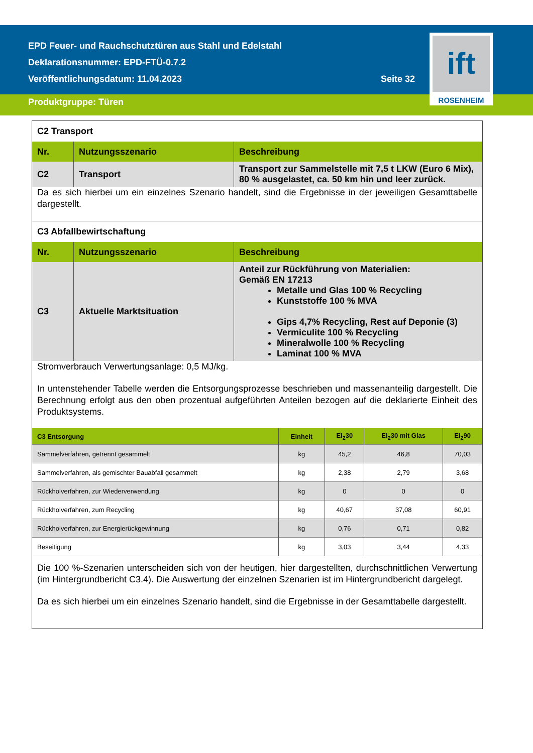ift
ROSENHEIM
EPD Feuer- und Rauchschutztüren aus Stahl und Edelstahl
Deklarationsnummer: EPD-FTÜ-0.7.2
Veröffentlichungsdatum: 11.04.2023 Seite 32
Produktgruppe: Türen
C2 Transport
| Nr. | Nutzungsszenario | Beschreibung |
| --- | --- | --- |
| C2 | Transport | Transport zur Sammelstelle mit 7,5 t LKW (Euro 6 Mix), 80 % ausgelastet, ca. 50 km hin und leer zurück. |
Da es sich hierbei um ein einzelnes Szenario handelt, sind die Ergebnisse in der jeweiligen Gesamttabelle dargestellt.
C3 Abfallbewirtschaftung
| Nr. | Nutzungsszenario | Beschreibung |
| --- | --- | --- |
| C3 | Aktuelle Marktsituation | Anteil zur Rückführung von Materialien: Gemäß EN 17213 Metalle und Glas 100 % Recycling Kunststoffe 100 % MVA Gips 4,7% Recycling, Rest auf Deponie (3) Vermiculite 100 % Recycling Mineralwolle 100 % Recycling Laminat 100 % MVA |
Stromverbrauch Verwertungsanlage: 0,5 MJ/kg.
In untenstehender Tabelle werden die Entsorgungsprozesse beschrieben und massenanteilig dargestellt. Die Berechnung erfolgt aus den oben prozentual aufgeführten Anteilen bezogen auf die deklarierte Einheit des Produktsystems.
| C3 Entsorgung | Einheit | EI<sub>2</sub>30 | EI<sub>2</sub>30 mit Glas | EI<sub>2</sub>90 |
| --- | --- | --- | --- | --- |
| Sammelverfahren, getrennt gesammelt | kg | 45,2 | 46,8 | 70,03 |
| Sammelverfahren, als gemischter Bauabfall gesammelt | kg | 2,38 | 2,79 | 3,68 |
| Rückholverfahren, zur Wiederverwendung | kg | 0 | 0 | 0 |
| Rückholverfahren, zum Recycling | kg | 40,67 | 37,08 | 60,91 |
| Rückholverfahren, zur Energierückgewinnung | kg | 0,76 | 0,71 | 0,82 |
| Beseitigung | kg | 3,03 | 3,44 | 4,33 |
Die 100 %-Szenarien unterscheiden sich von der heutigen, hier dargestellten, durchschnittlichen Verwertung (im Hintergrundbericht C3.4). Die Auswertung der einzelnen Szenarien ist im Hintergrundbericht dargelegt.
Da es sich hierbei um ein einzelnes Szenario handelt, sind die Ergebnisse in der Gesamttabelle dargestellt.